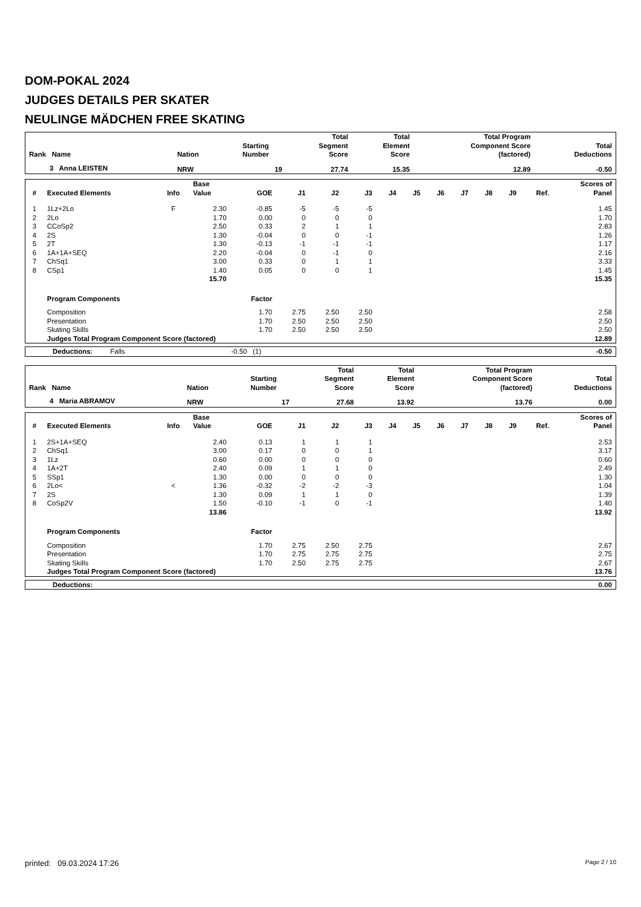DOM-POKAL 2024
JUDGES DETAILS PER SKATER
NEULINGE MÄDCHEN FREE SKATING
| Rank Name | Nation | Starting Number | Total Segment Score | Total Element Score | Total Program Component Score (factored) | Total Deductions |
| --- | --- | --- | --- | --- | --- | --- |
| 3 Anna LEISTEN | NRW | 19 | 27.74 | 15.35 | 12.89 | -0.50 |
| # | Executed Elements | Info | Base Value | GOE | J1 | J2 | J3 | J4 | J5 | J6 | J7 | J8 | J9 | Ref. | Scores of Panel |
| --- | --- | --- | --- | --- | --- | --- | --- | --- | --- | --- | --- | --- | --- | --- | --- |
| 1 | 1Lz+2Lo | F | 2.30 | -0.85 | -5 | -5 | -5 | | | | | | | | 1.45 |
| 2 | 2Lo | | 1.70 | 0.00 | 0 | 0 | 0 | | | | | | | | 1.70 |
| 3 | CCoSp2 | | 2.50 | 0.33 | 2 | 1 | 1 | | | | | | | | 2.83 |
| 4 | 2S | | 1.30 | -0.04 | 0 | 0 | -1 | | | | | | | | 1.26 |
| 5 | 2T | | 1.30 | -0.13 | -1 | -1 | -1 | | | | | | | | 1.17 |
| 6 | 1A+1A+SEQ | | 2.20 | -0.04 | 0 | -1 | 0 | | | | | | | | 2.16 |
| 7 | ChSq1 | | 3.00 | 0.33 | 0 | 1 | 1 | | | | | | | | 3.33 |
| 8 | CSp1 | | 1.40 | 0.05 | 0 | 0 | 1 | | | | | | | | 1.45 |
| | | | 15.70 | | | | | | | | | | | | 15.35 |
| | Program Components | | | Factor | | | | | | | | | | | |
| | Composition | | | 1.70 | 2.75 | 2.50 | 2.50 | | | | | | | | 2.58 |
| | Presentation | | | 1.70 | 2.50 | 2.50 | 2.50 | | | | | | | | 2.50 |
| | Skating Skills | | | 1.70 | 2.50 | 2.50 | 2.50 | | | | | | | | 2.50 |
| | Judges Total Program Component Score (factored) | | | | | | | | | | | | | | 12.89 |
| Deductions: Falls -0.50 (1) | -0.50 |
| Rank Name | Nation | Starting Number | Total Segment Score | Total Element Score | Total Program Component Score (factored) | Total Deductions |
| --- | --- | --- | --- | --- | --- | --- |
| 4 Maria ABRAMOV | NRW | 17 | 27.68 | 13.92 | 13.76 | 0.00 |
| # | Executed Elements | Info | Base Value | GOE | J1 | J2 | J3 | J4 | J5 | J6 | J7 | J8 | J9 | Ref. | Scores of Panel |
| --- | --- | --- | --- | --- | --- | --- | --- | --- | --- | --- | --- | --- | --- | --- | --- |
| 1 | 2S+1A+SEQ | | 2.40 | 0.13 | 1 | 1 | 1 | | | | | | | | 2.53 |
| 2 | ChSq1 | | 3.00 | 0.17 | 0 | 0 | 1 | | | | | | | | 3.17 |
| 3 | 1Lz | | 0.60 | 0.00 | 0 | 0 | 0 | | | | | | | | 0.60 |
| 4 | 1A+2T | | 2.40 | 0.09 | 1 | 1 | 0 | | | | | | | | 2.49 |
| 5 | SSp1 | | 1.30 | 0.00 | 0 | 0 | 0 | | | | | | | | 1.30 |
| 6 | 2Lo< | < | 1.36 | -0.32 | -2 | -2 | -3 | | | | | | | | 1.04 |
| 7 | 2S | | 1.30 | 0.09 | 1 | 1 | 0 | | | | | | | | 1.39 |
| 8 | CoSp2V | | 1.50 | -0.10 | -1 | 0 | -1 | | | | | | | | 1.40 |
| | | | 13.86 | | | | | | | | | | | | 13.92 |
| | Program Components | | | Factor | | | | | | | | | | | |
| | Composition | | | 1.70 | 2.75 | 2.50 | 2.75 | | | | | | | | 2.67 |
| | Presentation | | | 1.70 | 2.75 | 2.75 | 2.75 | | | | | | | | 2.75 |
| | Skating Skills | | | 1.70 | 2.50 | 2.75 | 2.75 | | | | | | | | 2.67 |
| | Judges Total Program Component Score (factored) | | | | | | | | | | | | | | 13.76 |
| Deductions: | 0.00 |
printed: 09.03.2024 17:26 Page 2 / 10